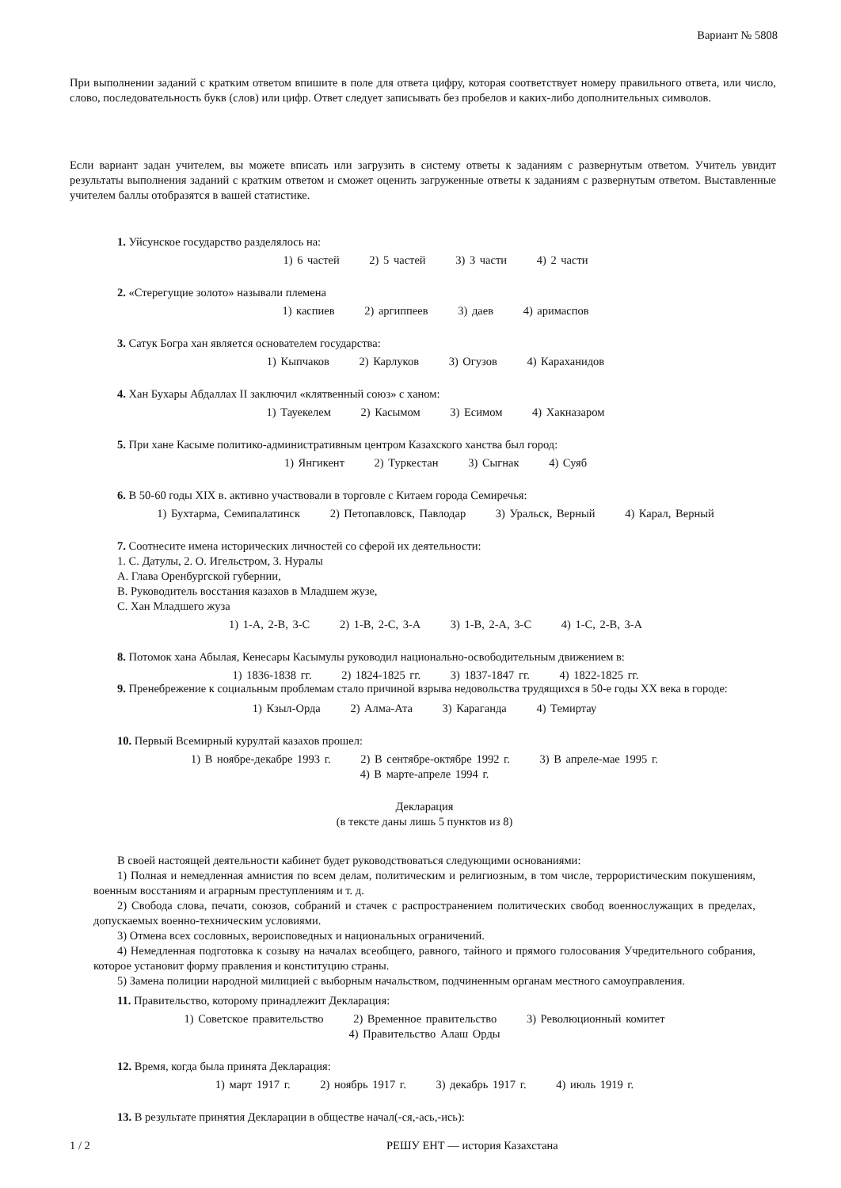Вариант № 5808
При выполнении заданий с кратким ответом впишите в поле для ответа цифру, которая соответствует номеру правильного ответа, или число, слово, последовательность букв (слов) или цифр. Ответ следует записывать без пробелов и каких-либо дополнительных символов.
Если вариант задан учителем, вы можете вписать или загрузить в систему ответы к заданиям с развернутым ответом. Учитель увидит результаты выполнения заданий с кратким ответом и сможет оценить загруженные ответы к заданиям с развернутым ответом. Выставленные учителем баллы отобразятся в вашей статистике.
1. Уйсунское государство разделялось на:
1) 6 частей 2) 5 частей 3) 3 части 4) 2 части
2. «Стерегущие золото» называли племена
1) каспиев 2) аргиппеев 3) даев 4) аримаспов
3. Сатук Богра хан является основателем государства:
1) Кыпчаков 2) Карлуков 3) Огузов 4) Караханидов
4. Хан Бухары Абдаллах II заключил «клятвенный союз» с ханом:
1) Тауекелем 2) Касымом 3) Есимом 4) Хакназаром
5. При хане Касыме политико-административным центром Казахского ханства был город:
1) Янгикент 2) Туркестан 3) Сыгнак 4) Суяб
6. В 50-60 годы XIX в. активно участвовали в торговле с Китаем города Семиречья:
1) Бухтарма, Семипалатинск 2) Петопавловск, Павлодар 3) Уральск, Верный 4) Карал, Верный
7. Соотнесите имена исторических личностей со сферой их деятельности:
1. С. Датулы, 2. О. Игельстром, 3. Нуралы
А. Глава Оренбургской губернии,
В. Руководитель восстания казахов в Младшем жузе,
С. Хан Младшего жуза
1) 1-A, 2-B, 3-C 2) 1-B, 2-C, 3-A 3) 1-B, 2-A, 3-C 4) 1-C, 2-B, 3-A
8. Потомок хана Абылая, Кенесары Касымулы руководил национально-освободительным движением в:
1) 1836-1838 гг. 2) 1824-1825 гг. 3) 1837-1847 гг. 4) 1822-1825 гг.
9. Пренебрежение к социальным проблемам стало причиной взрыва недовольства трудящихся в 50-е годы XX века в городе:
1) Кзыл-Орда 2) Алма-Ата 3) Караганда 4) Темиртау
10. Первый Всемирный курултай казахов прошел:
1) В ноябре-декабре 1993 г. 2) В сентябре-октябре 1992 г. 3) В апреле-мае 1995 г.
4) В марте-апреле 1994 г.
Декларация
(в тексте даны лишь 5 пунктов из 8)
В своей настоящей деятельности кабинет будет руководствоваться следующими основаниями:
1) Полная и немедленная амнистия по всем делам, политическим и религиозным, в том числе, террористическим покушениям, военным восстаниям и аграрным преступлениям и т. д.
2) Свобода слова, печати, союзов, собраний и стачек с распространением политических свобод военнослужащих в пределах, допускаемых военно-техническим условиями.
3) Отмена всех сословных, вероисповедных и национальных ограничений.
4) Немедленная подготовка к созыву на началах всеобщего, равного, тайного и прямого голосования Учредительного собрания, которое установит форму правления и конституцию страны.
5) Замена полиции народной милицией с выборным начальством, подчиненным органам местного самоуправления.
11. Правительство, которому принадлежит Декларация:
1) Советское правительство 2) Временное правительство 3) Революционный комитет
4) Правительство Алаш Орды
12. Время, когда была принята Декларация:
1) март 1917 г. 2) ноябрь 1917 г. 3) декабрь 1917 г. 4) июль 1919 г.
13. В результате принятия Декларации в обществе начал(-ся,-ась,-ись):
1 / 2 РЕШУ ЕНТ — история Казахстана